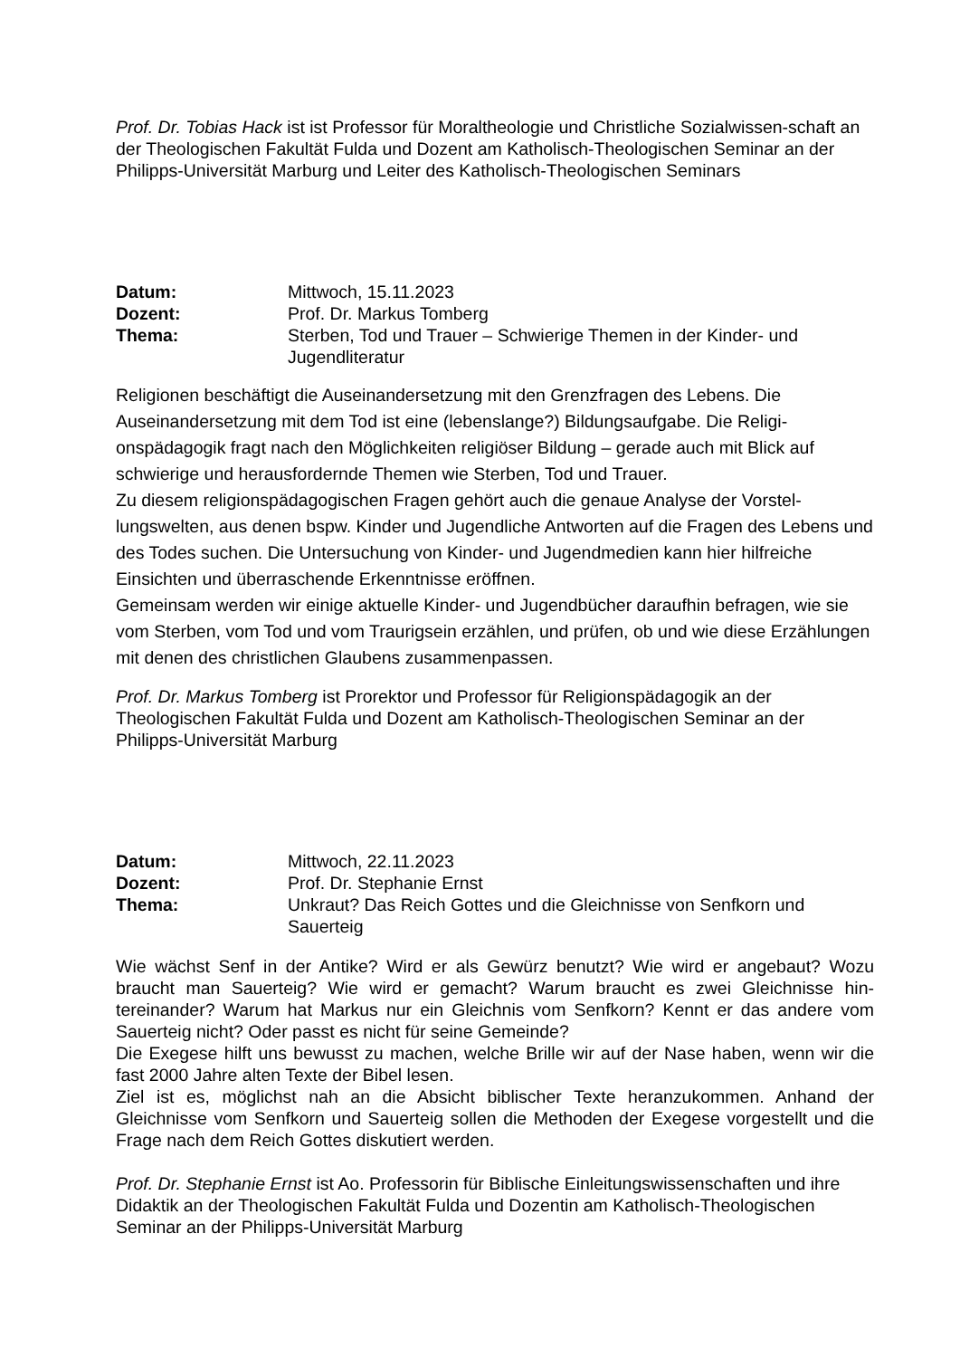Prof. Dr. Tobias Hack ist ist Professor für Moraltheologie und Christliche Sozialwissen-schaft an der Theologischen Fakultät Fulda und Dozent am Katholisch-Theologischen Seminar an der Philipps-Universität Marburg und Leiter des Katholisch-Theologischen Seminars
Datum: Mittwoch, 15.11.2023 Dozent: Prof. Dr. Markus Tomberg Thema: Sterben, Tod und Trauer – Schwierige Themen in der Kinder- und Jugendliteratur
Religionen beschäftigt die Auseinandersetzung mit den Grenzfragen des Lebens. Die Auseinandersetzung mit dem Tod ist eine (lebenslange?) Bildungsaufgabe. Die Religi-onspädagogik fragt nach den Möglichkeiten religiöser Bildung – gerade auch mit Blick auf schwierige und herausfordernde Themen wie Sterben, Tod und Trauer.
Zu diesem religionspädagogischen Fragen gehört auch die genaue Analyse der Vorstel-lungswelten, aus denen bspw. Kinder und Jugendliche Antworten auf die Fragen des Lebens und des Todes suchen. Die Untersuchung von Kinder- und Jugendmedien kann hier hilfreiche Einsichten und überraschende Erkenntnisse eröffnen.
Gemeinsam werden wir einige aktuelle Kinder- und Jugendbücher daraufhin befragen, wie sie vom Sterben, vom Tod und vom Traurigsein erzählen, und prüfen, ob und wie diese Erzählungen mit denen des christlichen Glaubens zusammenpassen.
Prof. Dr. Markus Tomberg ist Prorektor und Professor für Religionspädagogik an der Theologischen Fakultät Fulda und Dozent am Katholisch-Theologischen Seminar an der Philipps-Universität Marburg
Datum: Mittwoch, 22.11.2023 Dozent: Prof. Dr. Stephanie Ernst Thema: Unkraut? Das Reich Gottes und die Gleichnisse von Senfkorn und Sauerteig
Wie wächst Senf in der Antike? Wird er als Gewürz benutzt? Wie wird er angebaut? Wozu braucht man Sauerteig? Wie wird er gemacht? Warum braucht es zwei Gleichnisse hin-tereinander? Warum hat Markus nur ein Gleichnis vom Senfkorn? Kennt er das andere vom Sauerteig nicht? Oder passt es nicht für seine Gemeinde?
Die Exegese hilft uns bewusst zu machen, welche Brille wir auf der Nase haben, wenn wir die fast 2000 Jahre alten Texte der Bibel lesen.
Ziel ist es, möglichst nah an die Absicht biblischer Texte heranzukommen. Anhand der Gleichnisse vom Senfkorn und Sauerteig sollen die Methoden der Exegese vorgestellt und die Frage nach dem Reich Gottes diskutiert werden.
Prof. Dr. Stephanie Ernst ist Ao. Professorin für Biblische Einleitungswissenschaften und ihre Didaktik an der Theologischen Fakultät Fulda und Dozentin am Katholisch-Theologischen Seminar an der Philipps-Universität Marburg